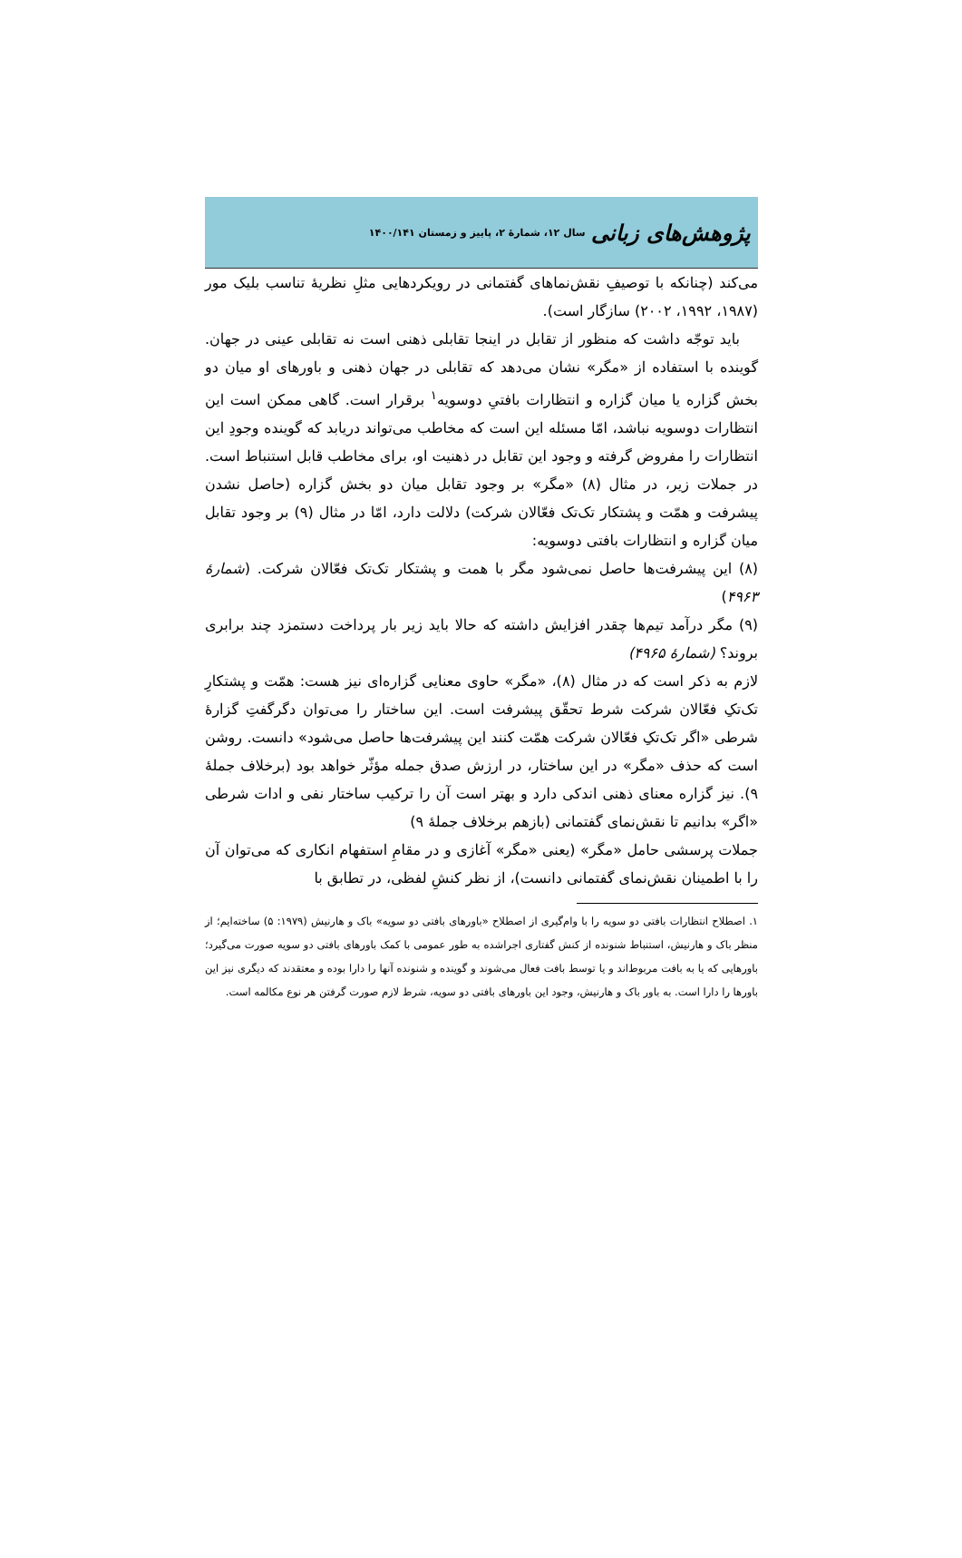پژوهش‌های زبانی سال ۱۲، شمارهٔ ۲، پاییز و زمستان ۱۴۰۰/۱۴۱
می‌کند (چنانکه با توصیفِ نقش‌نماهای گفتمانی در رویکردهایی مثلِ نظریهٔ تناسب بلیک مور (۱۹۸۷، ۱۹۹۲، ۲۰۰۲) سازگار است).
باید توجّه داشت که منظور از تقابل در اینجا تقابلی ذهنی است نه تقابلی عینی در جهان. گوینده با استفاده از «مگر» نشان می‌دهد که تقابلی در جهان ذهنی و باورهای او میان دو بخش گزاره یا میان گزاره و انتظارات بافتیِ دوسویه<sup>۱</sup> برقرار است. گاهی ممکن است این انتظارات دوسویه نباشد، امّا مسئله این است که مخاطب می‌تواند دریابد که گوینده وجودِ این انتظارات را مفروض گرفته و وجود این تقابل در ذهنیت او، برای مخاطب قابل استنباط است. در جملات زیر، در مثال (۸) «مگر» بر وجود تقابل میان دو بخش گزاره (حاصل نشدن پیشرفت و همّت و پشتکار تک‌تک فعّالان شرکت) دلالت دارد، امّا در مثال (۹) بر وجود تقابل میان گزاره و انتظارات بافتی دوسویه:
(۸) این پیشرفت‌ها حاصل نمی‌شود مگر با همت و پشتکار تک‌تک فعّالان شرکت. (شمارهٔ ۴۹۶۳)
(۹) مگر درآمد تیم‌ها چقدر افزایش داشته که حالا باید زیر بار پرداخت دستمزد چند برابری بروند؟ (شمارهٔ ۴۹۶۵)
لازم به ذکر است که در مثال (۸)، «مگر» حاوی معنایی گزاره‌ای نیز هست: همّت و پشتکارِ تک‌تکِ فعّالان شرکت شرط تحقّق پیشرفت است. این ساختار را می‌توان دگرگفتِ گزارهٔ شرطی «اگر تک‌تکِ فعّالان شرکت همّت کنند این پیشرفت‌ها حاصل می‌شود» دانست. روشن است که حذف «مگر» در این ساختار، در ارزش صدق جمله مؤثّر خواهد بود (برخلاف جملهٔ ۹). نیز گزاره معنای ذهنی اندکی دارد و بهتر است آن را ترکیب ساختار نفی و ادات شرطی «اگر» بدانیم تا نقش‌نمای گفتمانی (بازهم برخلاف جملهٔ ۹)
جملات پرسشی حامل «مگر» (یعنی «مگر» آغازی و در مقامِ استفهام انکاری که می‌توان آن را با اطمینان نقش‌نمای گفتمانی دانست)، از نظر کنشِ لفظی، در تطابق با
۱. اصطلاح انتظارات بافتی دو سویه را با وام‌گیری از اصطلاح «باورهای بافتی دو سویه» باک و هارنیش (۱۹۷۹: ۵) ساخته‌ایم؛ از منظر باک و هارنیش، استنباط شنونده از کنش گفتاری اجراشده به طور عمومی با کمک باورهای بافتی دو سویه صورت می‌گیرد؛ باورهایی که یا به بافت مربوط‌اند و یا توسط بافت فعال می‌شوند و گوینده و شنونده آنها را دارا بوده و معتقدند که دیگری نیز این باورها را دارا است. به باور باک و هارنیش، وجود این باورهای بافتی دو سویه، شرط لازم صورت گرفتن هر نوع مکالمه است.